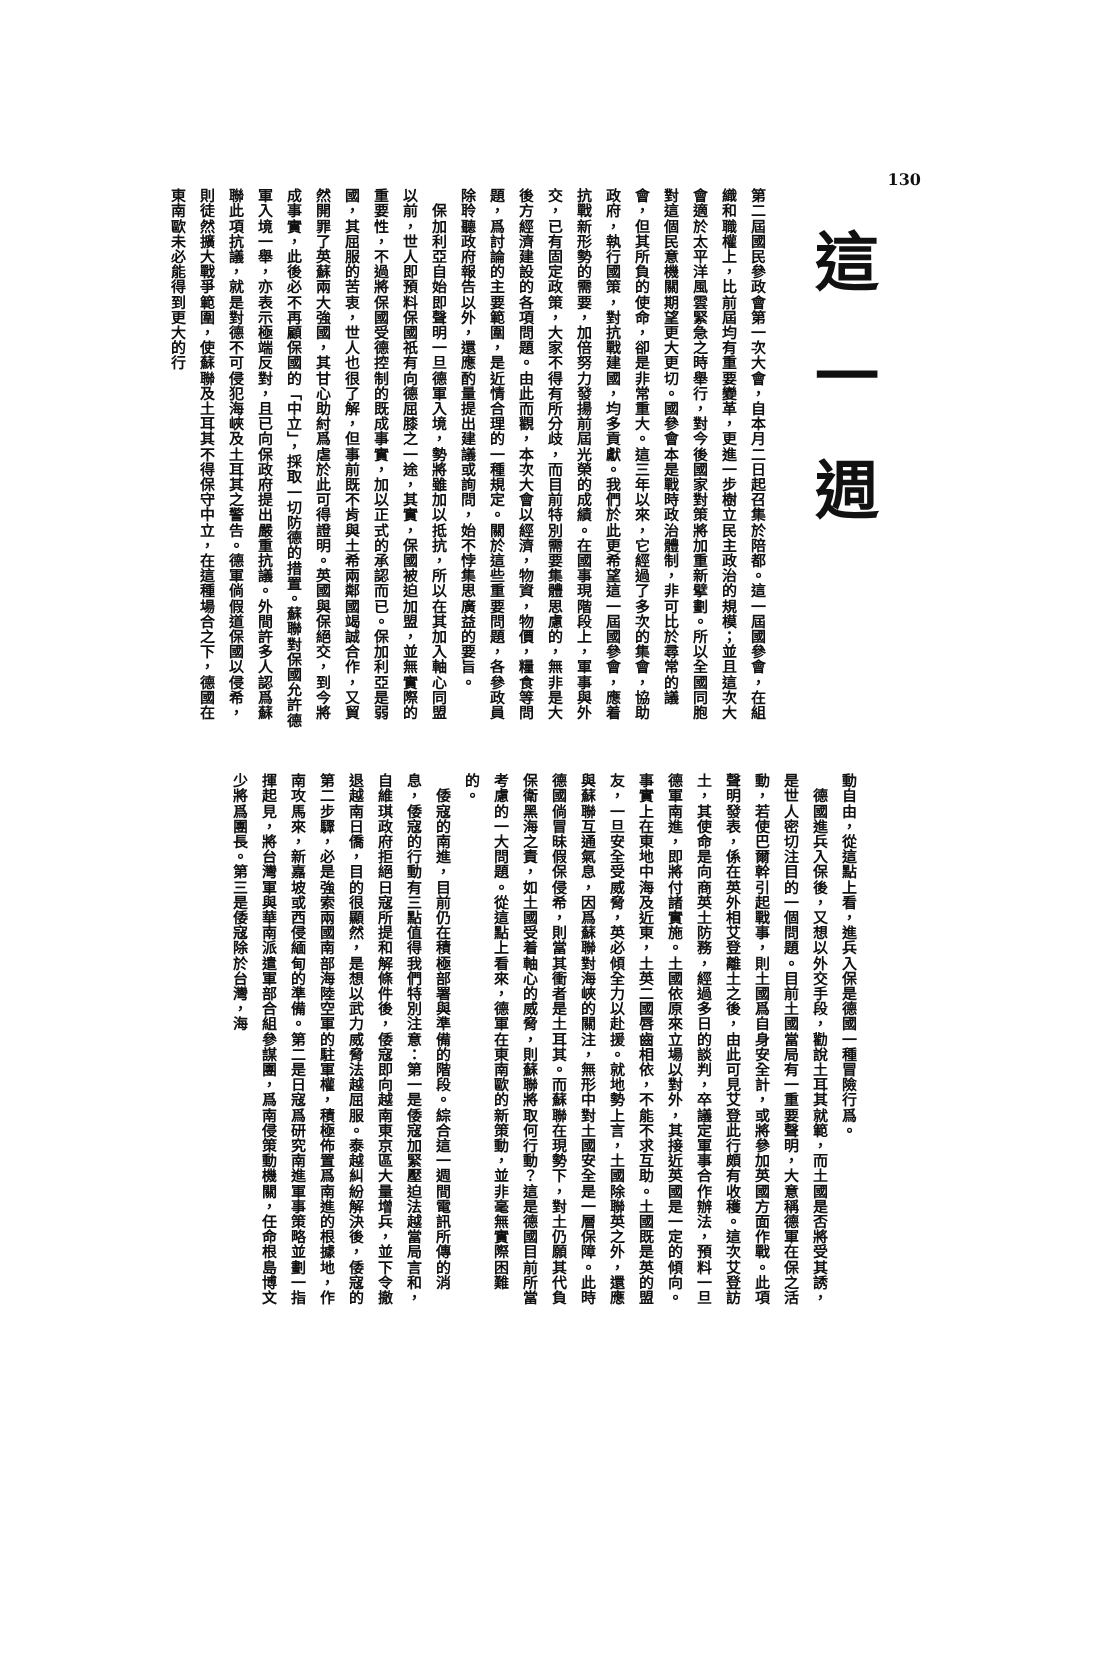130
這一週
第二屆國民參政會第一次大會，自本月二日起召集於陪都。這一屆國參會，在組織和職權上，比前屆均有重要變革，更進一步樹立民主政治的規模；並且這次大會適於太平洋風雲緊急之時舉行，對今後國家對策將加重新擘劃。所以全國同胞對這個民意機關期望更大更切。國參會本是戰時政治體制，非可比於尋常的議會，但其所負的使命，卻是非常重大。這三年以來，它經過了多次的集會，協助政府，執行國策，對抗戰建國，均多貢獻。我們於此更希望這一屆國參會，應着抗戰新形勢的需要，加倍努力發揚前屆光榮的成績。在國事現階段上，軍事與外交，已有固定政策，大家不得有所分歧，而目前特別需要集體思慮的，無非是大後方經濟建設的各項問題。由此而觀，本次大會以經濟，物資，物價，糧食等問題，爲討論的主要範圍，是近情合理的一種規定。關於這些重要問題，各參政員除聆聽政府報告以外，還應酌量提出建議或詢問，始不悖集思廣益的要旨。
　保加利亞自始即聲明一旦德軍入境，勢將雖加以抵抗，所以在其加入軸心同盟以前，世人即預料保國祇有向德屈膝之一途，其實，保國被迫加盟，並無實際的重要性，不過將保國受德控制的既成事實，加以正式的承認而已。保加利亞是弱國，其屈服的苦衷，世人也很了解，但事前既不肯與土希兩鄰國竭誠合作，又貿然開罪了英蘇兩大強國，其甘心助紂爲虐於此可得證明。英國與保絕交，到今將成事實，此後必不再顧保國的「中立」，採取一切防德的措置。蘇聯對保國允許德軍入境一舉，亦表示極端反對，且已向保政府提出嚴重抗議。外間許多人認爲蘇聯此項抗議，就是對德不可侵犯海峽及土耳其之警告。德軍倘假道保國以侵希，則徒然擴大戰爭範圍，使蘇聯及土耳其不得保守中立，在這種場合之下，德國在東南歐未必能得到更大的行
動自由，從這點上看，進兵入保是德國一種冒險行爲。
　德國進兵入保後，又想以外交手段，勸說土耳其就範，而土國是否將受其誘，是世人密切注目的一個問題。目前土國當局有一重要聲明，大意稱德軍在保之活動，若使巴爾幹引起戰事，則土國爲自身安全計，或將參加英國方面作戰。此項聲明發表，係在英外相艾登離土之後，由此可見艾登此行頗有收穫。這次艾登訪土，其使命是向商英土防務，經過多日的談判，卒議定軍事合作辦法，預料一旦德軍南進，即將付諸實施。土國依原來立場以對外，其接近英國是一定的傾向。事實上在東地中海及近東，土英二國唇齒相依，不能不求互助。土國既是英的盟友，一旦安全受威脅，英必傾全力以赴援。就地勢上言，土國除聯英之外，還應與蘇聯互通氣息，因爲蘇聯對海峽的關注，無形中對土國安全是一層保障。此時德國倘冒昧假保侵希，則當其衝者是土耳其。而蘇聯在現勢下，對土仍願其代負保衛黑海之責，如土國受着軸心的威脅，則蘇聯將取何行動？這是德國目前所當考慮的一大問題。從這點上看來，德軍在東南歐的新策動，並非毫無實際困難的。
　倭寇的南進，目前仍在積極部署與準備的階段。綜合這一週間電訊所傳的消息，倭寇的行動有三點值得我們特別注意：第一是倭寇加緊壓迫法越當局言和，自維琪政府拒絕日寇所提和解條件後，倭寇即向越南東京區大量增兵，並下令撤退越南日僑，目的很顯然，是想以武力威脅法越屈服。泰越糾紛解決後，倭寇的第二步驟，必是強索兩國南部海陸空軍的駐軍權，積極佈置爲南進的根據地，作南攻馬來，新嘉坡或西侵緬甸的準備。第二是日寇爲研究南進軍事策略並劃一指揮起見，將台灣軍與華南派遣軍部合組參謀團，爲南侵策動機關，任命根島博文少將爲團長。第三是倭寇除於台灣，海